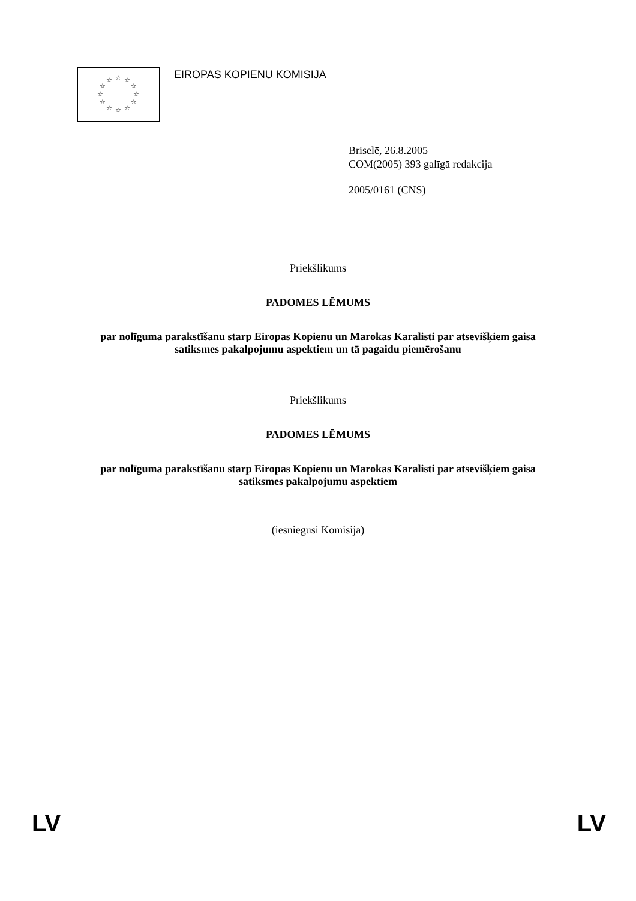☆
☆
☆
☆
☆
☆
☆
☆
☆
☆
☆
☆
EIROPAS KOPIENU KOMISIJA
Briselē, 26.8.2005
COM(2005) 393 galīgā redakcija
2005/0161 (CNS)
Priekšlikums
PADOMES LĒMUMS
par nolīguma parakstīšanu starp Eiropas Kopienu un Marokas Karalisti par atsevišķiem gaisa satiksmes pakalpojumu aspektiem un tā pagaidu piemērošanu
Priekšlikums
PADOMES LĒMUMS
par nolīguma parakstīšanu starp Eiropas Kopienu un Marokas Karalisti par atsevišķiem gaisa satiksmes pakalpojumu aspektiem
(iesniegusi Komisija)
LV LV